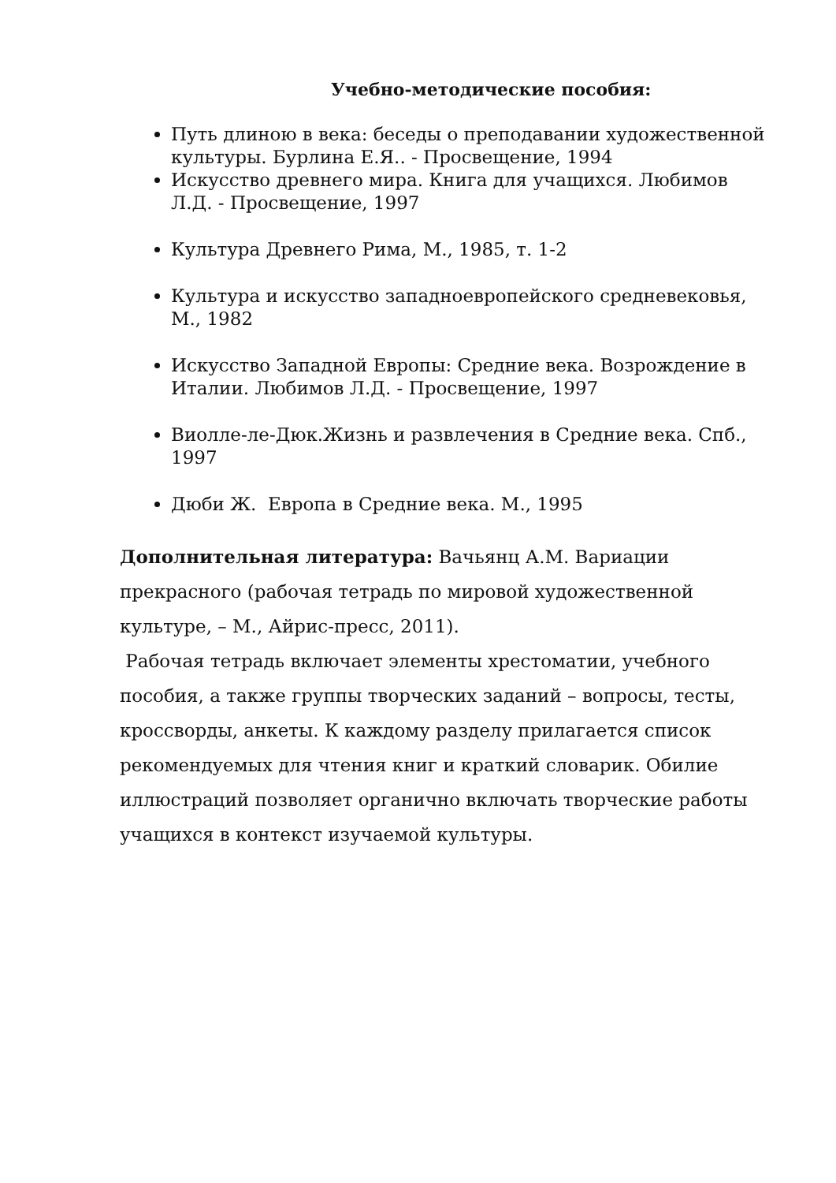Учебно-методические пособия:
Путь длиною в века: беседы о преподавании художественной культуры. Бурлина Е.Я.. - Просвещение, 1994
Искусство древнего мира. Книга для учащихся. Любимов Л.Д. - Просвещение, 1997
Культура Древнего Рима, М., 1985, т. 1-2
Культура и искусство западноевропейского средневековья, М., 1982
Искусство Западной Европы: Средние века. Возрождение в Италии. Любимов Л.Д. - Просвещение, 1997
Виолле-ле-Дюк.Жизнь и развлечения в Средние века. Спб., 1997
Дюби Ж. Европа в Средние века. М., 1995
Дополнительная литература: Вачьянц А.М. Вариации прекрасного (рабочая тетрадь по мировой художественной культуре, – М., Айрис-пресс, 2011).
Рабочая тетрадь включает элементы хрестоматии, учебного пособия, а также группы творческих заданий – вопросы, тесты, кроссворды, анкеты. К каждому разделу прилагается список рекомендуемых для чтения книг и краткий словарик. Обилие иллюстраций позволяет органично включать творческие работы учащихся в контекст изучаемой культуры.